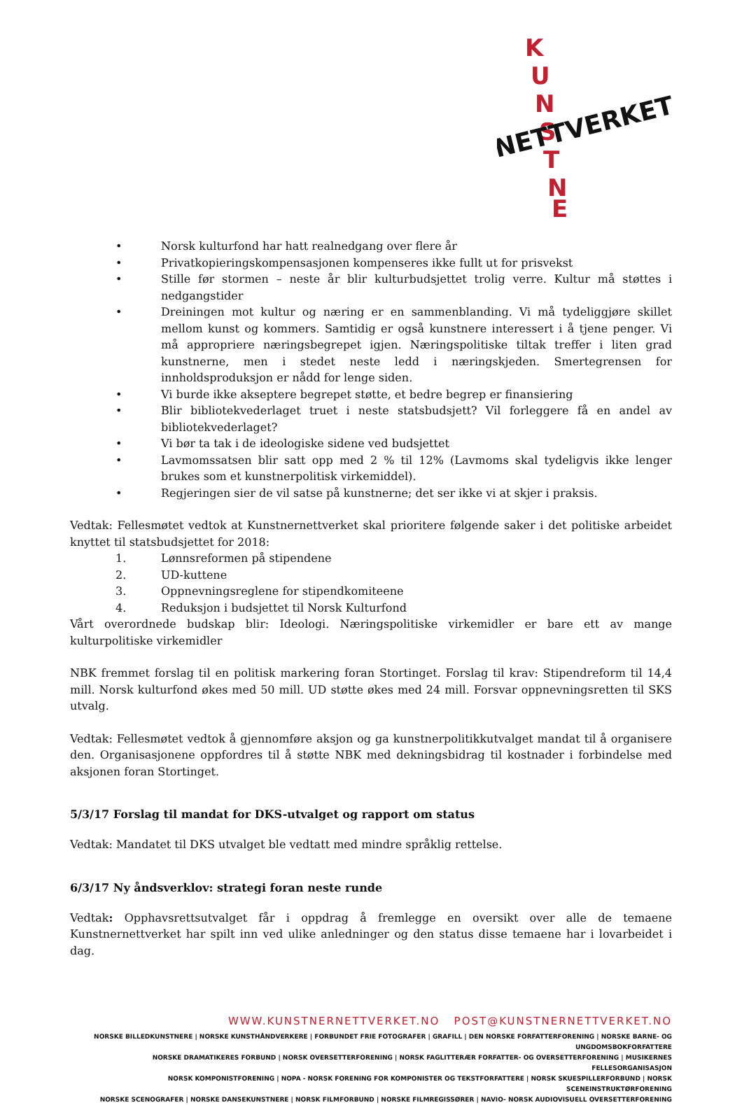K
U
N
S
T
N
E
NETTVERKET
• Norsk kulturfond har hatt realnedgang over flere år
• Privatkopieringskompensasjonen kompenseres ikke fullt ut for prisvekst
• Stille før stormen – neste år blir kulturbudsjettet trolig verre. Kultur må støttes i nedgangstider
• Dreiningen mot kultur og næring er en sammenblanding. Vi må tydeliggjøre skillet mellom kunst og kommers. Samtidig er også kunstnere interessert i å tjene penger. Vi må appropriere næringsbegrepet igjen. Næringspolitiske tiltak treffer i liten grad kunstnerne, men i stedet neste ledd i næringskjeden. Smertegrensen for innholdsproduksjon er nådd for lenge siden.
• Vi burde ikke akseptere begrepet støtte, et bedre begrep er finansiering
• Blir bibliotekvederlaget truet i neste statsbudsjett? Vil forleggere få en andel av bibliotekvederlaget?
• Vi bør ta tak i de ideologiske sidene ved budsjettet
• Lavmomssatsen blir satt opp med 2 % til 12% (Lavmoms skal tydeligvis ikke lenger brukes som et kunstnerpolitisk virkemiddel).
• Regjeringen sier de vil satse på kunstnerne; det ser ikke vi at skjer i praksis.
Vedtak: Fellesmøtet vedtok at Kunstnernettverket skal prioritere følgende saker i det politiske arbeidet knyttet til statsbudsjettet for 2018:
1. Lønnsreformen på stipendene
2. UD-kuttene
3. Oppnevningsreglene for stipendkomiteene
4. Reduksjon i budsjettet til Norsk Kulturfond
Vårt overordnede budskap blir: Ideologi. Næringspolitiske virkemidler er bare ett av mange kulturpolitiske virkemidler
NBK fremmet forslag til en politisk markering foran Stortinget. Forslag til krav: Stipendreform til 14,4 mill. Norsk kulturfond økes med 50 mill. UD støtte økes med 24 mill. Forsvar oppnevningsretten til SKS utvalg.
Vedtak: Fellesmøtet vedtok å gjennomføre aksjon og ga kunstnerpolitikkutvalget mandat til å organisere den. Organisasjonene oppfordres til å støtte NBK med dekningsbidrag til kostnader i forbindelse med aksjonen foran Stortinget.
5/3/17 Forslag til mandat for DKS-utvalget og rapport om status
Vedtak: Mandatet til DKS utvalget ble vedtatt med mindre språklig rettelse.
6/3/17 Ny åndsverklov: strategi foran neste runde
Vedtak: Opphavsrettsutvalget får i oppdrag å fremlegge en oversikt over alle de temaene Kunstnernettverket har spilt inn ved ulike anledninger og den status disse temaene har i lovarbeidet i dag.
WWW.KUNSTNERNETTVERKET.NO POST@KUNSTNERNETTVERKET.NO
NORSKE BILLEDKUNSTNERE | NORSKE KUNSTHÅNDVERKERE | FORBUNDET FRIE FOTOGRAFER | GRAFILL | DEN NORSKE FORFATTERFORENING | NORSKE BARNE- OG UNGDOMSBOKFORFATTERE
NORSKE DRAMATIKERES FORBUND | NORSK OVERSETTERFORENING | NORSK FAGLITTERÆR FORFATTER- OG OVERSETTERFORENING | MUSIKERNES FELLESORGANISASJON
NORSK KOMPONISTFORENING | NOPA - NORSK FORENING FOR KOMPONISTER OG TEKSTFORFATTERE | NORSK SKUESPILLERFORBUND | NORSK SCENEINSTRUKTØRFORENING
NORSKE SCENOGRAFER | NORSKE DANSEKUNSTNERE | NORSK FILMFORBUND | NORSKE FILMREGISSØRER | NAVIO- NORSK AUDIOVISUELL OVERSETTERFORENING